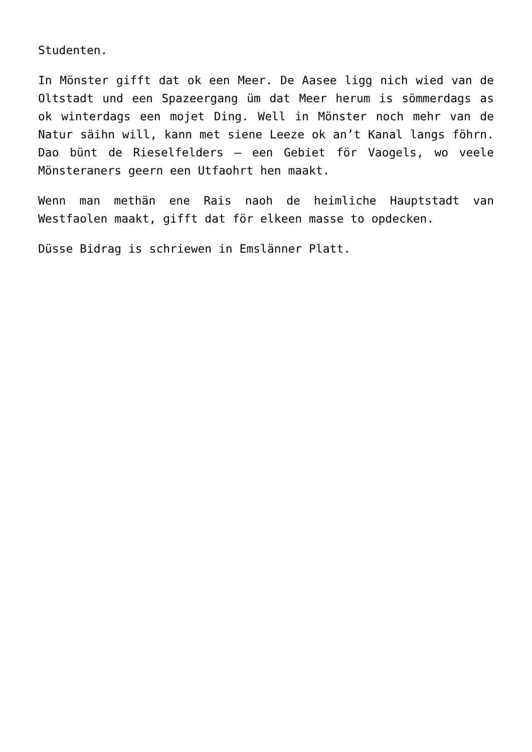Studenten.
In Mönster gifft dat ok een Meer. De Aasee ligg nich wied van de Oltstadt und een Spazeergang üm dat Meer herum is sömmerdags as ok winterdags een mojet Ding. Well in Mönster noch mehr van de Natur säihn will, kann met siene Leeze ok an’t Kanal langs föhrn. Dao bünt de Rieselfelders – een Gebiet för Vaogels, wo veele Mönsteraners geern een Utfaohrt hen maakt.
Wenn man methän ene Rais naoh de heimliche Hauptstadt van Westfaolen maakt, gifft dat för elkeen masse to opdecken.
Düsse Bidrag is schriewen in Emslänner Platt.